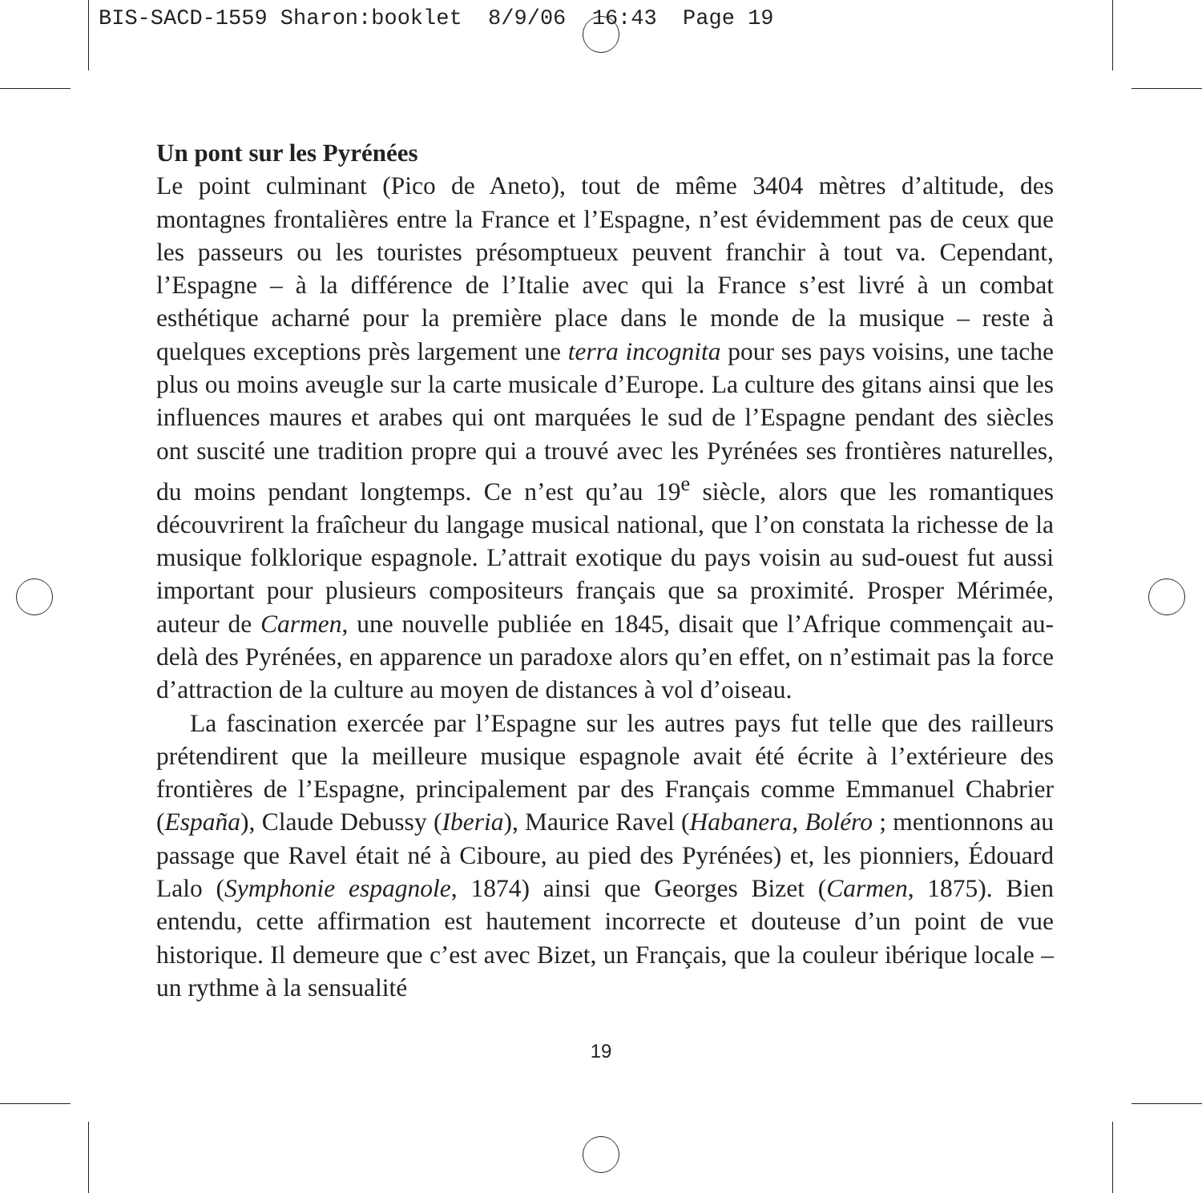BIS-SACD-1559 Sharon:booklet 8/9/06 16:43 Page 19
Un pont sur les Pyrénées
Le point culminant (Pico de Aneto), tout de même 3404 mètres d’altitude, des montagnes frontalières entre la France et l’Espagne, n’est évidemment pas de ceux que les passeurs ou les touristes présomptueux peuvent franchir à tout va. Cependant, l’Espagne – à la différence de l’Italie avec qui la France s’est livré à un combat esthétique acharné pour la première place dans le monde de la musique – reste à quelques exceptions près largement une terra incognita pour ses pays voisins, une tache plus ou moins aveugle sur la carte musicale d’Europe. La culture des gitans ainsi que les influences maures et arabes qui ont marquées le sud de l’Espagne pendant des siècles ont suscité une tradition propre qui a trouvé avec les Pyrénées ses frontières naturelles, du moins pendant longtemps. Ce n’est qu’au 19<sup>e</sup> siècle, alors que les romantiques découvrirent la fraîcheur du langage musical national, que l’on constata la richesse de la musique folklorique espagnole. L’attrait exotique du pays voisin au sud-ouest fut aussi important pour plusieurs compositeurs français que sa proximité. Prosper Mérimée, auteur de Carmen, une nouvelle publiée en 1845, disait que l’Afrique commençait au-delà des Pyrénées, en apparence un paradoxe alors qu’en effet, on n’estimait pas la force d’attraction de la culture au moyen de distances à vol d’oiseau.
La fascination exercée par l’Espagne sur les autres pays fut telle que des railleurs prétendirent que la meilleure musique espagnole avait été écrite à l’extérieure des frontières de l’Espagne, principalement par des Français comme Emmanuel Chabrier (España), Claude Debussy (Iberia), Maurice Ravel (Habanera, Boléro ; mentionnons au passage que Ravel était né à Ciboure, au pied des Pyrénées) et, les pionniers, Édouard Lalo (Symphonie espagnole, 1874) ainsi que Georges Bizet (Carmen, 1875). Bien entendu, cette affirmation est hautement incorrecte et douteuse d’un point de vue historique. Il demeure que c’est avec Bizet, un Français, que la couleur ibérique locale – un rythme à la sensualité
19